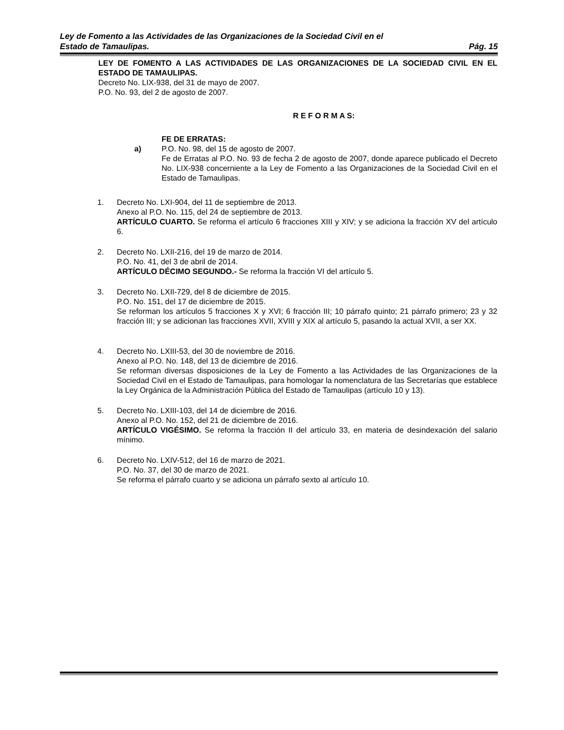Ley de Fomento a las Actividades de las Organizaciones de la Sociedad Civil en el
Estado de Tamaulipas. Pág. 15
LEY DE FOMENTO A LAS ACTIVIDADES DE LAS ORGANIZACIONES DE LA SOCIEDAD CIVIL EN EL ESTADO DE TAMAULIPAS.
Decreto No. LIX-938, del 31 de mayo de 2007.
P.O. No. 93, del 2 de agosto de 2007.
R E F O R M A S:
FE DE ERRATAS:
a) P.O. No. 98, del 15 de agosto de 2007.
Fe de Erratas al P.O. No. 93 de fecha 2 de agosto de 2007, donde aparece publicado el Decreto No. LIX-938 concerniente a la Ley de Fomento a las Organizaciones de la Sociedad Civil en el Estado de Tamaulipas.
1. Decreto No. LXI-904, del 11 de septiembre de 2013.
Anexo al P.O. No. 115, del 24 de septiembre de 2013.
ARTÍCULO CUARTO. Se reforma el artículo 6 fracciones XIII y XIV; y se adiciona la fracción XV del artículo 6.
2. Decreto No. LXII-216, del 19 de marzo de 2014.
P.O. No. 41, del 3 de abril de 2014.
ARTÍCULO DÉCIMO SEGUNDO.- Se reforma la fracción VI del artículo 5.
3. Decreto No. LXII-729, del 8 de diciembre de 2015.
P.O. No. 151, del 17 de diciembre de 2015.
Se reforman los artículos 5 fracciones X y XVI; 6 fracción III; 10 párrafo quinto; 21 párrafo primero; 23 y 32 fracción III; y se adicionan las fracciones XVII, XVIII y XIX al artículo 5, pasando la actual XVII, a ser XX.
4. Decreto No. LXIII-53, del 30 de noviembre de 2016.
Anexo al P.O. No. 148, del 13 de diciembre de 2016.
Se reforman diversas disposiciones de la Ley de Fomento a las Actividades de las Organizaciones de la Sociedad Civil en el Estado de Tamaulipas, para homologar la nomenclatura de las Secretarías que establece la Ley Orgánica de la Administración Pública del Estado de Tamaulipas (artículo 10 y 13).
5. Decreto No. LXIII-103, del 14 de diciembre de 2016.
Anexo al P.O. No. 152, del 21 de diciembre de 2016.
ARTÍCULO VIGÉSIMO. Se reforma la fracción II del artículo 33, en materia de desindexación del salario mínimo.
6. Decreto No. LXIV-512, del 16 de marzo de 2021.
P.O. No. 37, del 30 de marzo de 2021.
Se reforma el párrafo cuarto y se adiciona un párrafo sexto al artículo 10.